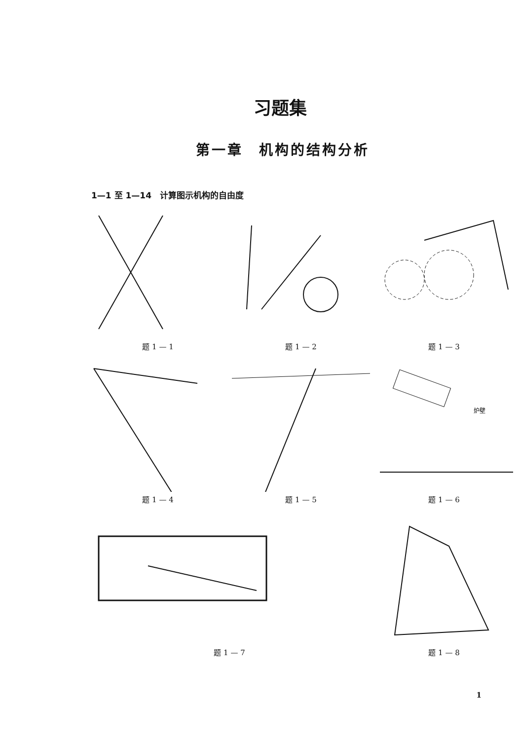习题集
第一章　机构的结构分析
1—1 至 1—14　计算图示机构的自由度
题 1 — 1
题 1 — 2
题 1 — 3
题 1 — 4
题 1 — 5
炉壁
题 1 — 6
题 1 — 7
题 1 — 8
1